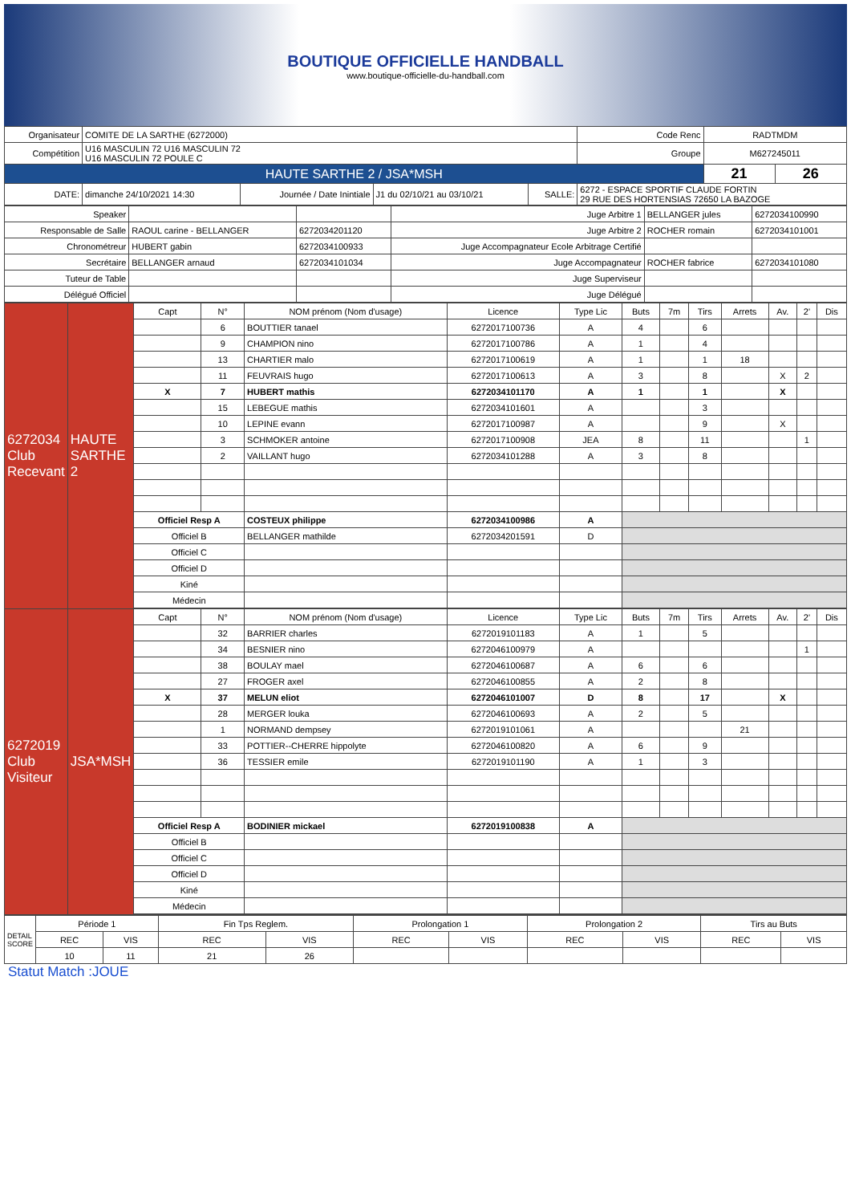BOUTIQUE OFFICIELLE HANDBALL
www.boutique-officielle-du-handball.com
| Organisateur | COMITE DE LA SARTHE (6272000) | | | | | Code Renc | RADTMDM | |
| Compétition | U16 MASCULIN 72 U16 MASCULIN 72 U16 MASCULIN 72 POULE C | | | | | Groupe | M627245011 | |
| HAUTE SARTHE 2 / JSA*MSH | | | | | | | 21 | 26 |
| DATE: | dimanche 24/10/2021 14:30 | Journée / Date Inintiale | J1 du 02/10/21 au 03/10/21 | SALLE: | 6272 - ESPACE SPORTIF CLAUDE FORTIN 29 RUE DES HORTENSIAS 72650 LA BAZOGE | | | |
| Speaker | | | Juge Arbitre 1 | BELLANGER jules | 6272034100990 |
| Responsable de Salle | RAOUL carine - BELLANGER | 6272034201120 | Juge Arbitre 2 | ROCHER romain | 6272034101001 |
| Chronométreur | HUBERT gabin | 6272034100933 | Juge Accompagnateur Ecole Arbitrage Certifié | | |
| Secrétaire | BELLANGER arnaud | 6272034101034 | Juge Accompagnateur | ROCHER fabrice | 6272034101080 |
| Tuteur de Table | | | Juge Superviseur | | |
| Délégué Officiel | | | Juge Délégué | | |
| 6272034 Club Recevant | HAUTE SARTHE 2 | Capt | N° | NOM prénom (Nom d'usage) | Licence | Type Lic | Buts | 7m | Tirs | Arrets | Av. | 2' | Dis |
| | | | 6 | BOUTTIER tanael | 6272017100736 | A | 4 | | 6 | | | | |
| | | | 9 | CHAMPION nino | 6272017100786 | A | 1 | | 4 | | | | |
| | | | 13 | CHARTIER malo | 6272017100619 | A | 1 | | 1 | 18 | | | |
| | | | 11 | FEUVRAIS hugo | 6272017100613 | A | 3 | | 8 | | X | 2 | |
| | | X | 7 | HUBERT mathis | 6272034101170 | A | 1 | | 1 | | X | | |
| | | | 15 | LEBEGUE mathis | 6272034101601 | A | | | 3 | | | | |
| | | | 10 | LEPINE evann | 6272017100987 | A | | | 9 | | X | | |
| | | | 3 | SCHMOKER antoine | 6272017100908 | JEA | 8 | | 11 | | | 1 | |
| | | | 2 | VAILLANT hugo | 6272034101288 | A | 3 | | 8 | | | | |
| | | Officiel Resp A | | COSTEUX philippe | 6272034100986 | A | | | | | | | |
| | | Officiel B | | BELLANGER mathilde | 6272034201591 | D | | | | | | | |
| | | Officiel C | | | | | | | | | | | |
| | | Officiel D | | | | | | | | | | | |
| | | Kiné | | | | | | | | | | | |
| | | Médecin | | | | | | | | | | | |
| 6272019 Club Visiteur | JSA*MSH | Capt | N° | NOM prénom (Nom d'usage) | Licence | Type Lic | Buts | 7m | Tirs | Arrets | Av. | 2' | Dis |
| | | | 32 | BARRIER charles | 6272019101183 | A | 1 | | 5 | | | | |
| | | | 34 | BESNIER nino | 6272046100979 | A | | | | | | 1 | |
| | | | 38 | BOULAY mael | 6272046100687 | A | 6 | | 6 | | | | |
| | | | 27 | FROGER axel | 6272046100855 | A | 2 | | 8 | | | | |
| | | X | 37 | MELUN eliot | 6272046101007 | D | 8 | | 17 | | X | | |
| | | | 28 | MERGER louka | 6272046100693 | A | 2 | | 5 | | | | |
| | | | 1 | NORMAND dempsey | 6272019101061 | A | | | | 21 | | | |
| | | | 33 | POTTIER--CHERRE hippolyte | 6272046100820 | A | 6 | | 9 | | | | |
| | | | 36 | TESSIER emile | 6272019101190 | A | 1 | | 3 | | | | |
| | | Officiel Resp A | | BODINIER mickael | 6272019100838 | A | | | | | | | |
| | | Officiel B | | | | | | | | | | | |
| | | Officiel C | | | | | | | | | | | |
| | | Officiel D | | | | | | | | | | | |
| | | Kiné | | | | | | | | | | | |
| | | Médecin | | | | | | | | | | | |
| DETAIL SCORE | Période 1 | | Fin Tps Reglem. | | Prolongation 1 | | Prolongation 2 | | Tirs au Buts | |
| | REC | VIS | REC | VIS | REC | VIS | REC | VIS | REC | VIS |
| | 10 | 11 | 21 | 26 | | | | | | |
Statut Match :JOUE